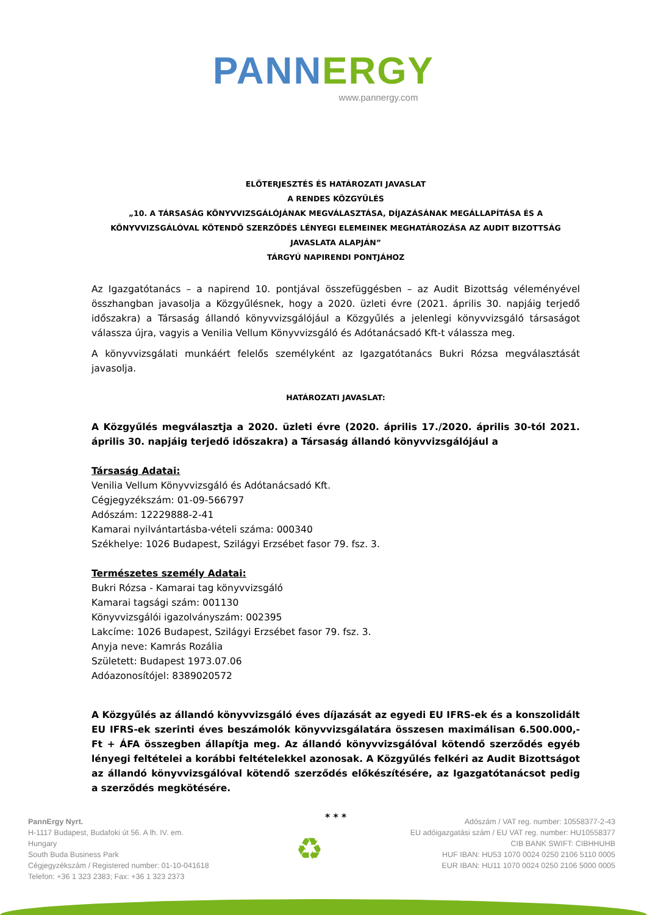PANN ERGY
www.pannergy.com
ELŐTERJESZTÉS ÉS HATÁROZATI JAVASLAT
A RENDES KÖZGYŰLÉS
„10. A TÁRSASÁG KÖNYVVIZSGÁLÓJÁNAK MEGVÁLASZTÁSA, DÍJAZÁSÁNAK MEGÁLLAPÍTÁSA ÉS A KÖNYVVIZSGÁLÓVAL KÖTENDŐ SZERZŐDÉS LÉNYEGI ELEMEINEK MEGHATÁROZÁSA AZ AUDIT BIZOTTSÁG JAVASLATA ALAPJÁN”
TÁRGYÚ NAPIRENDI PONTJÁHOZ
Az Igazgatótanács – a napirend 10. pontjával összefüggésben – az Audit Bizottság véleményével összhangban javasolja a Közgyűlésnek, hogy a 2020. üzleti évre (2021. április 30. napjáig terjedő időszakra) a Társaság állandó könyvvizsgálójául a Közgyűlés a jelenlegi könyvvizsgáló társaságot válassza újra, vagyis a Venilia Vellum Könyvvizsgáló és Adótanácsadó Kft-t válassza meg.
A könyvvizsgálati munkáért felelős személyként az Igazgatótanács Bukri Rózsa megválasztását javasolja.
HATÁROZATI JAVASLAT:
A Közgyűlés megválasztja a 2020. üzleti évre (2020. április 17./2020. április 30-tól 2021. április 30. napjáig terjedő időszakra) a Társaság állandó könyvvizsgálójául a
Társaság Adatai:
Venilia Vellum Könyvvizsgáló és Adótanácsadó Kft.
Cégjegyzékszám: 01-09-566797
Adószám: 12229888-2-41
Kamarai nyilvántartásba-vételi száma: 000340
Székhelye: 1026 Budapest, Szilágyi Erzsébet fasor 79. fsz. 3.
Természetes személy Adatai:
Bukri Rózsa - Kamarai tag könyvvizsgáló
Kamarai tagsági szám: 001130
Könyvvizsgálói igazolványszám: 002395
Lakcíme: 1026 Budapest, Szilágyi Erzsébet fasor 79. fsz. 3.
Anyja neve: Kamrás Rozália
Született: Budapest 1973.07.06
Adóazonosítójel: 8389020572
A Közgyűlés az állandó könyvvizsgáló éves díjazását az egyedi EU IFRS-ek és a konszolidált EU IFRS-ek szerinti éves beszámolók könyvvizsgálatára összesen maximálisan 6.500.000,- Ft + ÁFA összegben állapítja meg. Az állandó könyvvizsgálóval kötendő szerződés egyéb lényegi feltételei a korábbi feltételekkel azonosak. A Közgyűlés felkéri az Audit Bizottságot az állandó könyvvizsgálóval kötendő szerződés előkészítésére, az Igazgatótanácsot pedig a szerződés megkötésére.
* * *
PannErgy Nyrt.
H-1117 Budapest, Budafoki út 56. A lh. IV. em.
Hungary
South Buda Business Park
Cégjegyzékszám / Registered number: 01-10-041618
Telefon: +36 1 323 2383; Fax: +36 1 323 2373
♻
Adószám / VAT reg. number: 10558377-2-43
EU adóigazgatási szám / EU VAT reg. number: HU10558377
CIB BANK SWIFT: CIBHHUHB
HUF IBAN: HU53 1070 0024 0250 2106 5110 0005
EUR IBAN: HU11 1070 0024 0250 2106 5000 0005